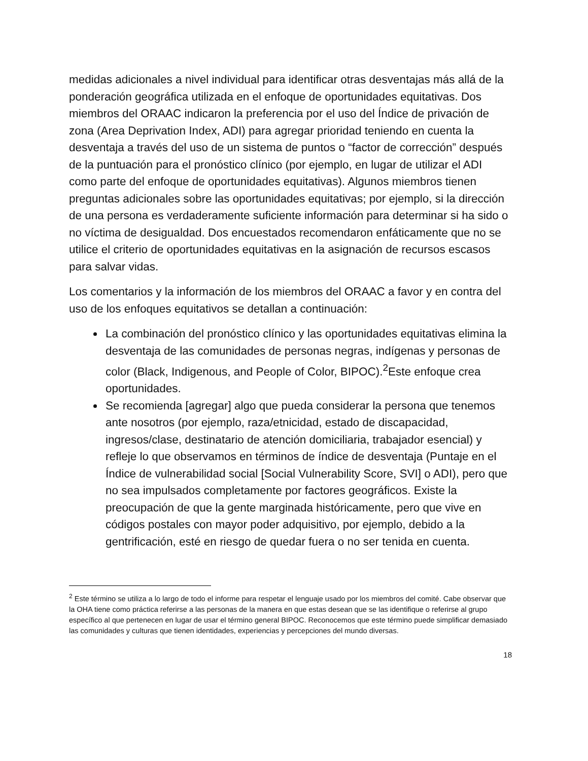medidas adicionales a nivel individual para identificar otras desventajas más allá de la ponderación geográfica utilizada en el enfoque de oportunidades equitativas. Dos miembros del ORAAC indicaron la preferencia por el uso del Índice de privación de zona (Area Deprivation Index, ADI) para agregar prioridad teniendo en cuenta la desventaja a través del uso de un sistema de puntos o “factor de corrección” después de la puntuación para el pronóstico clínico (por ejemplo, en lugar de utilizar el ADI como parte del enfoque de oportunidades equitativas). Algunos miembros tienen preguntas adicionales sobre las oportunidades equitativas; por ejemplo, si la dirección de una persona es verdaderamente suficiente información para determinar si ha sido o no víctima de desigualdad. Dos encuestados recomendaron enfáticamente que no se utilice el criterio de oportunidades equitativas en la asignación de recursos escasos para salvar vidas.
Los comentarios y la información de los miembros del ORAAC a favor y en contra del uso de los enfoques equitativos se detallan a continuación:
La combinación del pronóstico clínico y las oportunidades equitativas elimina la desventaja de las comunidades de personas negras, indígenas y personas de color (Black, Indigenous, and People of Color, BIPOC).<sup>2</sup>Este enfoque crea oportunidades.
Se recomienda [agregar] algo que pueda considerar la persona que tenemos ante nosotros (por ejemplo, raza/etnicidad, estado de discapacidad, ingresos/clase, destinatario de atención domiciliaria, trabajador esencial) y refleje lo que observamos en términos de índice de desventaja (Puntaje en el Índice de vulnerabilidad social [Social Vulnerability Score, SVI] o ADI), pero que no sea impulsados completamente por factores geográficos. Existe la preocupación de que la gente marginada históricamente, pero que vive en códigos postales con mayor poder adquisitivo, por ejemplo, debido a la gentrificación, esté en riesgo de quedar fuera o no ser tenida en cuenta.
<sup>2</sup> Este término se utiliza a lo largo de todo el informe para respetar el lenguaje usado por los miembros del comité. Cabe observar que la OHA tiene como práctica referirse a las personas de la manera en que estas desean que se las identifique o referirse al grupo específico al que pertenecen en lugar de usar el término general BIPOC. Reconocemos que este término puede simplificar demasiado las comunidades y culturas que tienen identidades, experiencias y percepciones del mundo diversas.
18